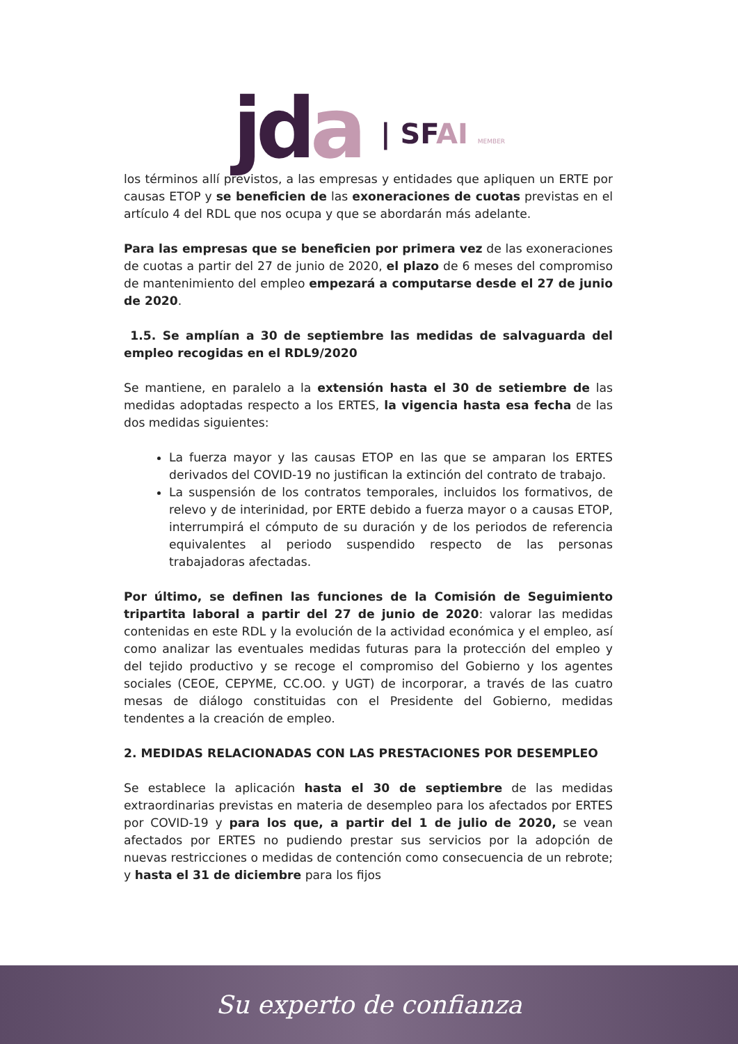jd a | SFAI MEMBER
los términos allí previstos, a las empresas y entidades que apliquen un ERTE por causas ETOP y se beneficien de las exoneraciones de cuotas previstas en el artículo 4 del RDL que nos ocupa y que se abordarán más adelante.
Para las empresas que se beneficien por primera vez de las exoneraciones de cuotas a partir del 27 de junio de 2020, el plazo de 6 meses del compromiso de mantenimiento del empleo empezará a computarse desde el 27 de junio de 2020.
1.5. Se amplían a 30 de septiembre las medidas de salvaguarda del empleo recogidas en el RDL9/2020
Se mantiene, en paralelo a la extensión hasta el 30 de setiembre de las medidas adoptadas respecto a los ERTES, la vigencia hasta esa fecha de las dos medidas siguientes:
La fuerza mayor y las causas ETOP en las que se amparan los ERTES derivados del COVID-19 no justifican la extinción del contrato de trabajo.
La suspensión de los contratos temporales, incluidos los formativos, de relevo y de interinidad, por ERTE debido a fuerza mayor o a causas ETOP, interrumpirá el cómputo de su duración y de los periodos de referencia equivalentes al periodo suspendido respecto de las personas trabajadoras afectadas.
Por último, se definen las funciones de la Comisión de Seguimiento tripartita laboral a partir del 27 de junio de 2020: valorar las medidas contenidas en este RDL y la evolución de la actividad económica y el empleo, así como analizar las eventuales medidas futuras para la protección del empleo y del tejido productivo y se recoge el compromiso del Gobierno y los agentes sociales (CEOE, CEPYME, CC.OO. y UGT) de incorporar, a través de las cuatro mesas de diálogo constituidas con el Presidente del Gobierno, medidas tendentes a la creación de empleo.
2. MEDIDAS RELACIONADAS CON LAS PRESTACIONES POR DESEMPLEO
Se establece la aplicación hasta el 30 de septiembre de las medidas extraordinarias previstas en materia de desempleo para los afectados por ERTES por COVID-19 y para los que, a partir del 1 de julio de 2020, se vean afectados por ERTES no pudiendo prestar sus servicios por la adopción de nuevas restricciones o medidas de contención como consecuencia de un rebrote; y hasta el 31 de diciembre para los fijos
Su experto de confianza